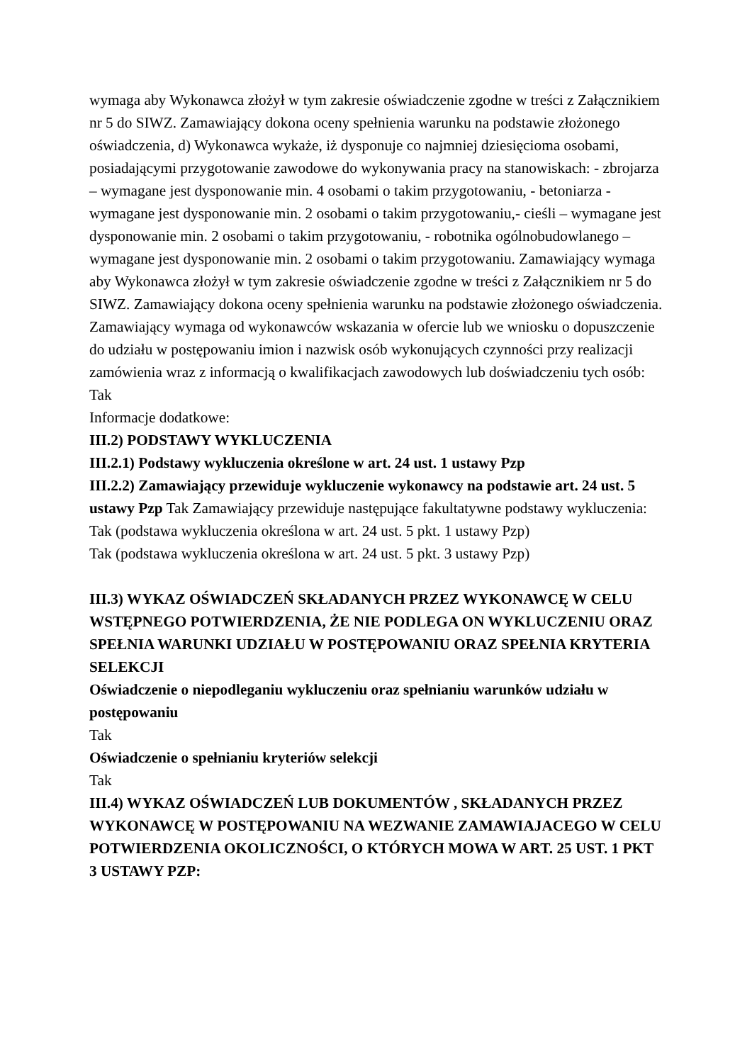wymaga aby Wykonawca złożył w tym zakresie oświadczenie zgodne w treści z Załącznikiem nr 5 do SIWZ. Zamawiający dokona oceny spełnienia warunku na podstawie złożonego oświadczenia, d) Wykonawca wykaże, iż dysponuje co najmniej dziesięcioma osobami, posiadającymi przygotowanie zawodowe do wykonywania pracy na stanowiskach: - zbrojarza – wymagane jest dysponowanie min. 4 osobami o takim przygotowaniu, - betoniarza - wymagane jest dysponowanie min. 2 osobami o takim przygotowaniu,- cieśli – wymagane jest dysponowanie min. 2 osobami o takim przygotowaniu, - robotnika ogólnobudowlanego – wymagane jest dysponowanie min. 2 osobami o takim przygotowaniu. Zamawiający wymaga aby Wykonawca złożył w tym zakresie oświadczenie zgodne w treści z Załącznikiem nr 5 do SIWZ. Zamawiający dokona oceny spełnienia warunku na podstawie złożonego oświadczenia.
Zamawiający wymaga od wykonawców wskazania w ofercie lub we wniosku o dopuszczenie do udziału w postępowaniu imion i nazwisk osób wykonujących czynności przy realizacji zamówienia wraz z informacją o kwalifikacjach zawodowych lub doświadczeniu tych osób: Tak
Informacje dodatkowe:
III.2) PODSTAWY WYKLUCZENIA
III.2.1) Podstawy wykluczenia określone w art. 24 ust. 1 ustawy Pzp
III.2.2) Zamawiający przewiduje wykluczenie wykonawcy na podstawie art. 24 ust. 5 ustawy Pzp Tak Zamawiający przewiduje następujące fakultatywne podstawy wykluczenia: Tak (podstawa wykluczenia określona w art. 24 ust. 5 pkt. 1 ustawy Pzp)
Tak (podstawa wykluczenia określona w art. 24 ust. 5 pkt. 3 ustawy Pzp)
III.3) WYKAZ OŚWIADCZEŃ SKŁADANYCH PRZEZ WYKONAWCĘ W CELU WSTĘPNEGO POTWIERDZENIA, ŻE NIE PODLEGA ON WYKLUCZENIU ORAZ SPEŁNIA WARUNKI UDZIAŁU W POSTĘPOWANIU ORAZ SPEŁNIA KRYTERIA SELEKCJI
Oświadczenie o niepodleganiu wykluczeniu oraz spełnianiu warunków udziału w postępowaniu
Tak
Oświadczenie o spełnianiu kryteriów selekcji
Tak
III.4) WYKAZ OŚWIADCZEŃ LUB DOKUMENTÓW , SKŁADANYCH PRZEZ WYKONAWCĘ W POSTĘPOWANIU NA WEZWANIE ZAMAWIAJACEGO W CELU POTWIERDZENIA OKOLICZNOŚCI, O KTÓRYCH MOWA W ART. 25 UST. 1 PKT 3 USTAWY PZP: